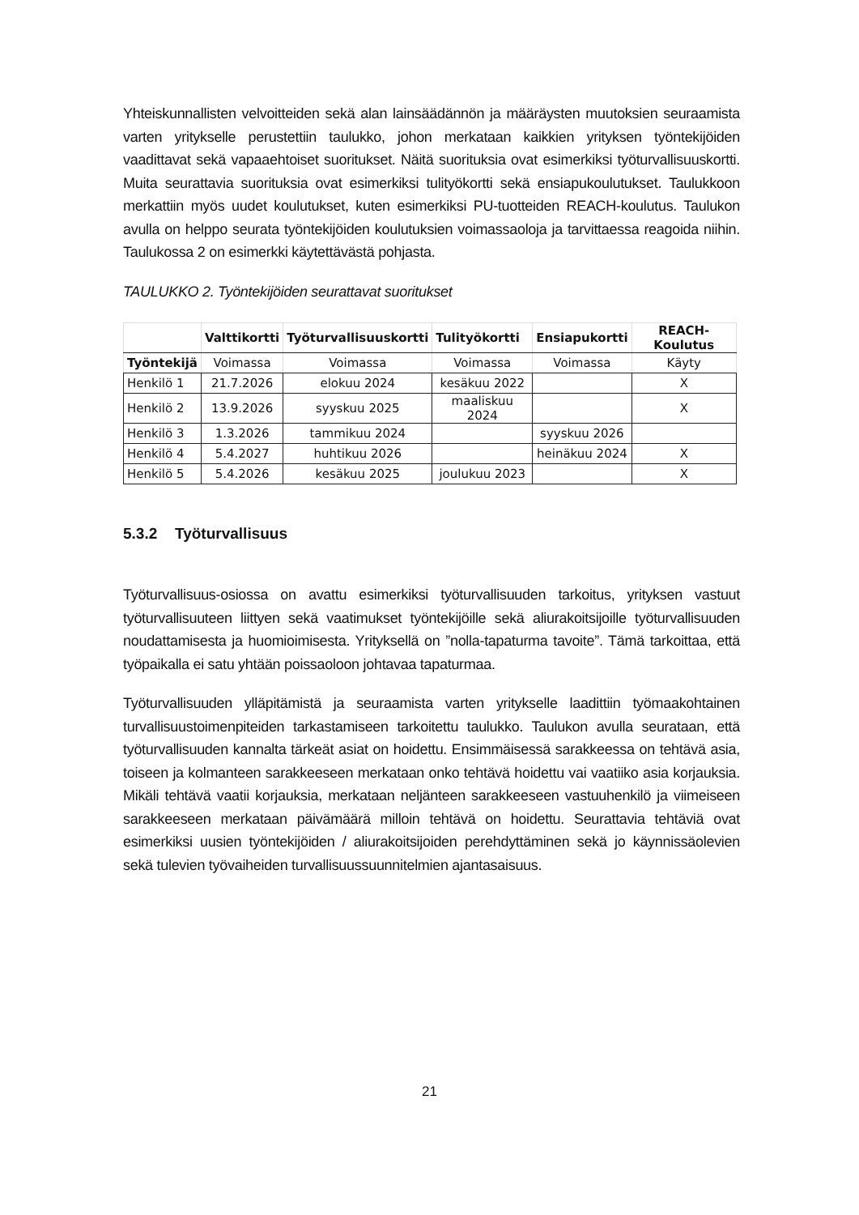Yhteiskunnallisten velvoitteiden sekä alan lainsäädännön ja määräysten muutoksien seuraamista varten yritykselle perustettiin taulukko, johon merkataan kaikkien yrityksen työntekijöiden vaadittavat sekä vapaaehtoiset suoritukset. Näitä suorituksia ovat esimerkiksi työturvallisuuskortti. Muita seurattavia suorituksia ovat esimerkiksi tulityökortti sekä ensiapukoulutukset. Taulukkoon merkattiin myös uudet koulutukset, kuten esimerkiksi PU-tuotteiden REACH-koulutus. Taulukon avulla on helppo seurata työntekijöiden koulutuksien voimassaoloja ja tarvittaessa reagoida niihin. Taulukossa 2 on esimerkki käytettävästä pohjasta.
TAULUKKO 2. Työntekijöiden seurattavat suoritukset
| | Valttikortti | Työturvallisuuskortti | Tulityökortti | Ensiapukortti | REACH-Koulutus |
| --- | --- | --- | --- | --- | --- |
| Työntekijä | Voimassa | Voimassa | Voimassa | Voimassa | Käyty |
| Henkilö 1 | 21.7.2026 | elokuu 2024 | kesäkuu 2022 | | X |
| Henkilö 2 | 13.9.2026 | syyskuu 2025 | maaliskuu 2024 | | X |
| Henkilö 3 | 1.3.2026 | tammikuu 2024 | | syyskuu 2026 | |
| Henkilö 4 | 5.4.2027 | huhtikuu 2026 | | heinäkuu 2024 | X |
| Henkilö 5 | 5.4.2026 | kesäkuu 2025 | joulukuu 2023 | | X |
5.3.2 Työturvallisuus
Työturvallisuus-osiossa on avattu esimerkiksi työturvallisuuden tarkoitus, yrityksen vastuut työturvallisuuteen liittyen sekä vaatimukset työntekijöille sekä aliurakoitsijoille työturvallisuuden noudattamisesta ja huomioimisesta. Yrityksellä on ”nolla-tapaturma tavoite”. Tämä tarkoittaa, että työpaikalla ei satu yhtään poissaoloon johtavaa tapaturmaa.
Työturvallisuuden ylläpitämistä ja seuraamista varten yritykselle laadittiin työmaakohtainen turvallisuustoimenpiteiden tarkastamiseen tarkoitettu taulukko. Taulukon avulla seurataan, että työturvallisuuden kannalta tärkeät asiat on hoidettu. Ensimmäisessä sarakkeessa on tehtävä asia, toiseen ja kolmanteen sarakkeeseen merkataan onko tehtävä hoidettu vai vaatiiko asia korjauksia. Mikäli tehtävä vaatii korjauksia, merkataan neljänteen sarakkeeseen vastuuhenkilö ja viimeiseen sarakkeeseen merkataan päivämäärä milloin tehtävä on hoidettu. Seurattavia tehtäviä ovat esimerkiksi uusien työntekijöiden / aliurakoitsijoiden perehdyttäminen sekä jo käynnissäolevien sekä tulevien työvaiheiden turvallisuussuunnitelmien ajantasaisuus.
21